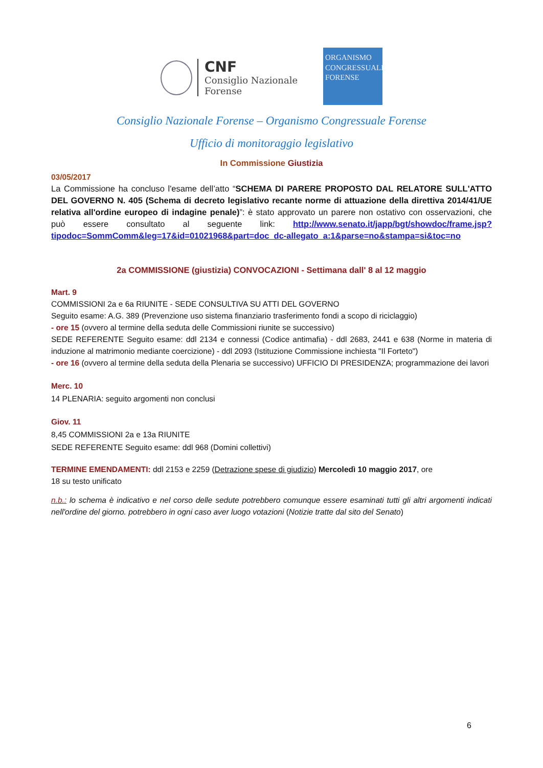CNF
Consiglio Nazionale
Forense
ORGANISMO
CONGRESSUALE
FORENSE
Consiglio Nazionale Forense – Organismo Congressuale Forense
Ufficio di monitoraggio legislativo
In Commissione Giustizia
03/05/2017
La Commissione ha concluso l'esame dell’atto “SCHEMA DI PARERE PROPOSTO DAL RELATORE SULL'ATTO DEL GOVERNO N. 405 (Schema di decreto legislativo recante norme di attuazione della direttiva 2014/41/UE relativa all'ordine europeo di indagine penale)”: è stato approvato un parere non ostativo con osservazioni, che può essere consultato al seguente link: http://www.senato.it/japp/bgt/showdoc/frame.jsp?tipodoc=SommComm&leg=17&id=01021968&part=doc_dc-allegato_a:1&parse=no&stampa=si&toc=no
2a COMMISSIONE (giustizia) CONVOCAZIONI - Settimana dall' 8 al 12 maggio
Mart. 9
COMMISSIONI 2a e 6a RIUNITE - SEDE CONSULTIVA SU ATTI DEL GOVERNO
Seguito esame: A.G. 389 (Prevenzione uso sistema finanziario trasferimento fondi a scopo di riciclaggio)
- ore 15 (ovvero al termine della seduta delle Commissioni riunite se successivo)
SEDE REFERENTE Seguito esame: ddl 2134 e connessi (Codice antimafia) - ddl 2683, 2441 e 638 (Norme in materia di induzione al matrimonio mediante coercizione) - ddl 2093 (Istituzione Commissione inchiesta "Il Forteto")
- ore 16 (ovvero al termine della seduta della Plenaria se successivo) UFFICIO DI PRESIDENZA; programmazione dei lavori
Merc. 10
14 PLENARIA: seguito argomenti non conclusi
Giov. 11
8,45 COMMISSIONI 2a e 13a RIUNITE
SEDE REFERENTE Seguito esame: ddl 968 (Domini collettivi)
TERMINE EMENDAMENTI: ddl 2153 e 2259 (Detrazione spese di giudizio) Mercoledì 10 maggio 2017, ore
18 su testo unificato
n.b.: lo schema è indicativo e nel corso delle sedute potrebbero comunque essere esaminati tutti gli altri argomenti indicati nell'ordine del giorno. potrebbero in ogni caso aver luogo votazioni (Notizie tratte dal sito del Senato)
6